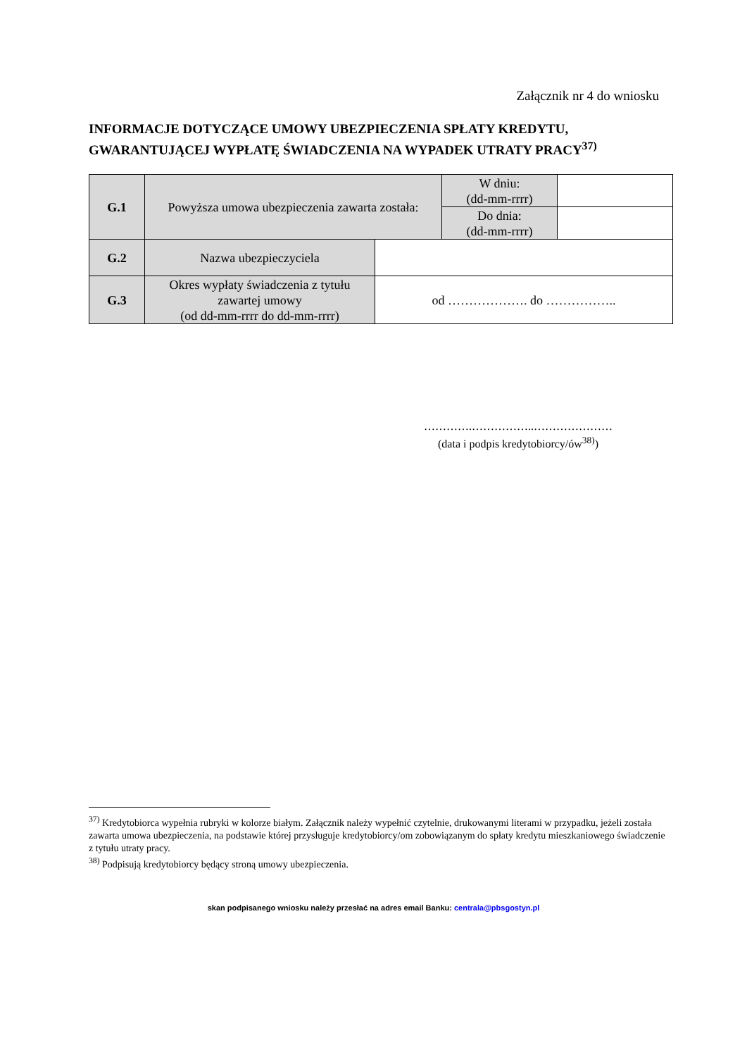Załącznik nr 4 do wniosku
INFORMACJE DOTYCZĄCE UMOWY UBEZPIECZENIA SPŁATY KREDYTU, GWARANTUJĄCEJ WYPŁATĘ ŚWIADCZENIA NA WYPADEK UTRATY PRACY<sup>37)</sup>
| G.1 | Powyższa umowa ubezpieczenia zawarta została: | | W dniu: (dd-mm-rrrr) | |
| | | | Do dnia: (dd-mm-rrrr) | |
| G.2 | Nazwa ubezpieczyciela | | | |
| G.3 | Okres wypłaty świadczenia z tytułu zawartej umowy (od dd-mm-rrrr do dd-mm-rrrr) | od ………………. do …………….. | | |
………….……………..…………………
(data i podpis kredytobiorcy/ów<sup>38)</sup>)
<sup>37)</sup> Kredytobiorca wypełnia rubryki w kolorze białym. Załącznik należy wypełnić czytelnie, drukowanymi literami w przypadku, jeżeli została zawarta umowa ubezpieczenia, na podstawie której przysługuje kredytobiorcy/om zobowiązanym do spłaty kredytu mieszkaniowego świadczenie z tytułu utraty pracy.
<sup>38)</sup> Podpisują kredytobiorcy będący stroną umowy ubezpieczenia.
skan podpisanego wniosku należy przesłać na adres email Banku: centrala@pbsgostyn.pl